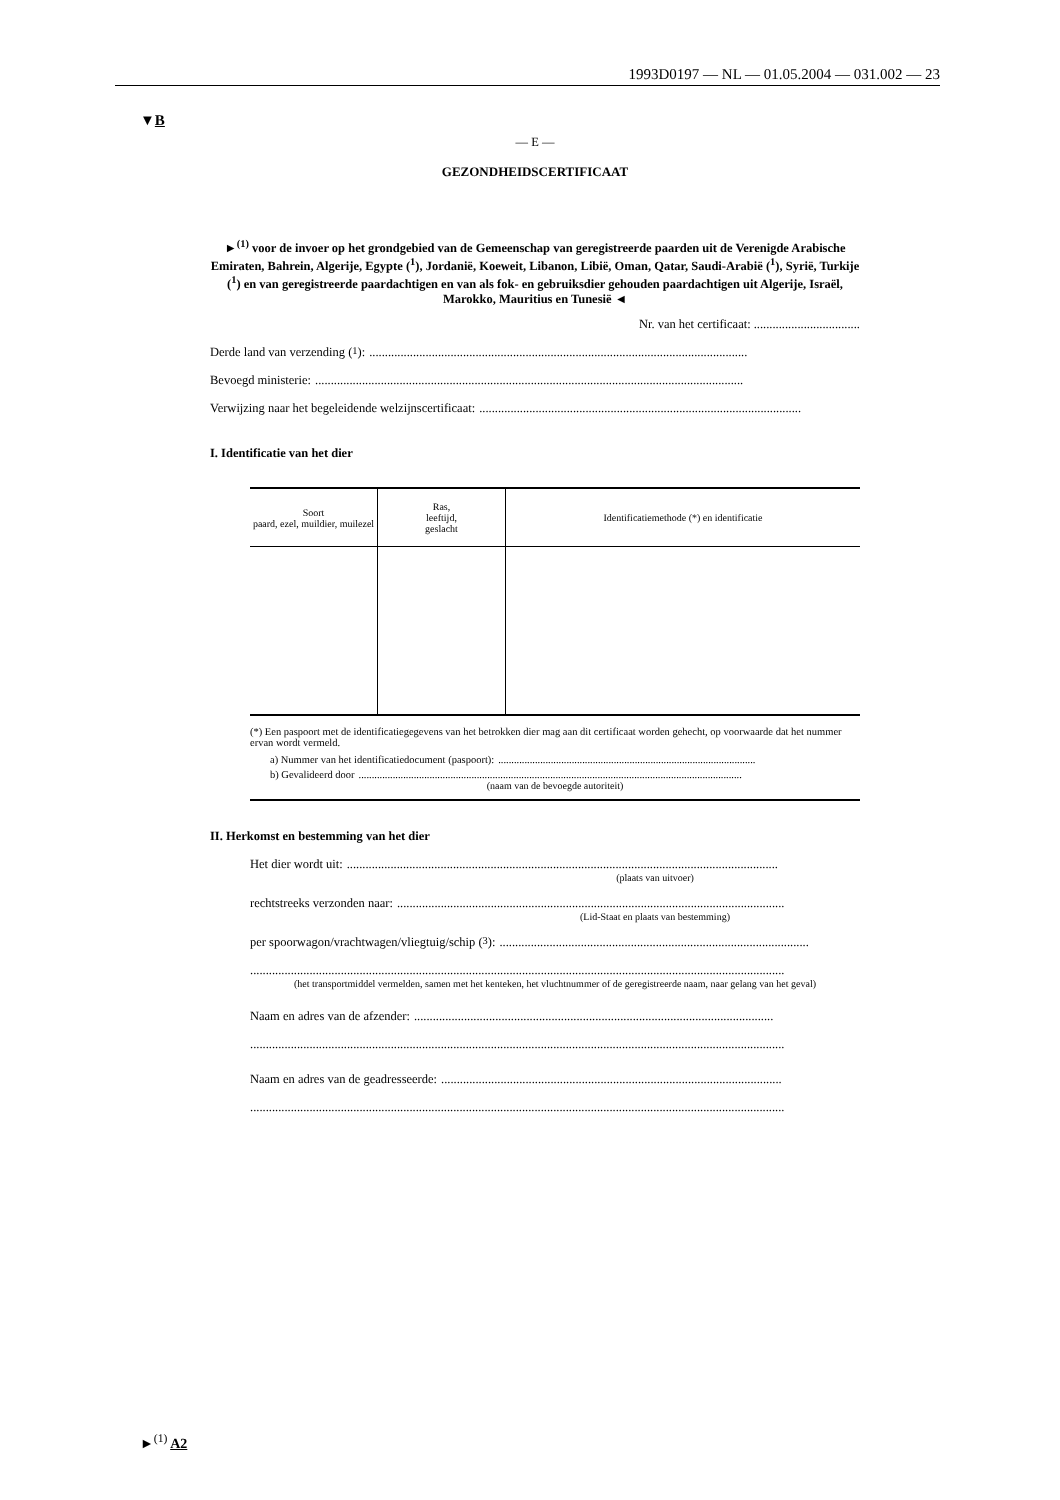1993D0197 — NL — 01.05.2004 — 031.002 — 23
▼B
— E —
GEZONDHEIDSCERTIFICAAT
►<sup>(1)</sup> voor de invoer op het grondgebied van de Gemeenschap van geregistreerde paarden uit de Verenigde Arabische Emiraten, Bahrein, Algerije, Egypte (<sup>1</sup>), Jordanië, Koeweit, Libanon, Libië, Oman, Qatar, Saudi-Arabië (<sup>1</sup>), Syrië, Turkije (<sup>1</sup>) en van geregistreerde paardachtigen en van als fok- en gebruiksdier gehouden paardachtigen uit Algerije, Israël, Marokko, Mauritius en Tunesië ◄
Nr. van het certificaat: ..................................
Derde land van verzending (<sup>1</sup>):.........................................................................................................................
Bevoegd ministerie:.........................................................................................................................................
Verwijzing naar het begeleidende welzijnscertificaat:.......................................................................................................
I. Identificatie van het dier
| Soort paard, ezel, muildier, muilezel | Ras, leeftijd, geslacht | Identificatiemethode (*) en identificatie |
| --- | --- | --- |
(*) Een paspoort met de identificatiegegevens van het betrokken dier mag aan dit certificaat worden gehecht, op voorwaarde dat het nummer ervan wordt vermeld.
a) Nummer van het identificatiedocument (paspoort):..................................................................................................
b) Gevalideerd door..................................................................................................................................................
(naam van de bevoegde autoriteit)
II. Herkomst en bestemming van het dier
Het dier wordt uit:..........................................................................................................................................
(plaats van uitvoer)
rechtstreeks verzonden naar:............................................................................................................................
(Lid-Staat en plaats van bestemming)
per spoorwagon/vrachtwagen/vliegtuig/schip (<sup>3</sup>):...................................................................................................
...........................................................................................................................................................................
(het transportmiddel vermelden, samen met het kenteken, het vluchtnummer of de geregistreerde naam, naar gelang van het geval)
Naam en adres van de afzender:...................................................................................................................
...........................................................................................................................................................................
Naam en adres van de geadresseerde:.............................................................................................................
...........................................................................................................................................................................
►<sup>(1)</sup> A2